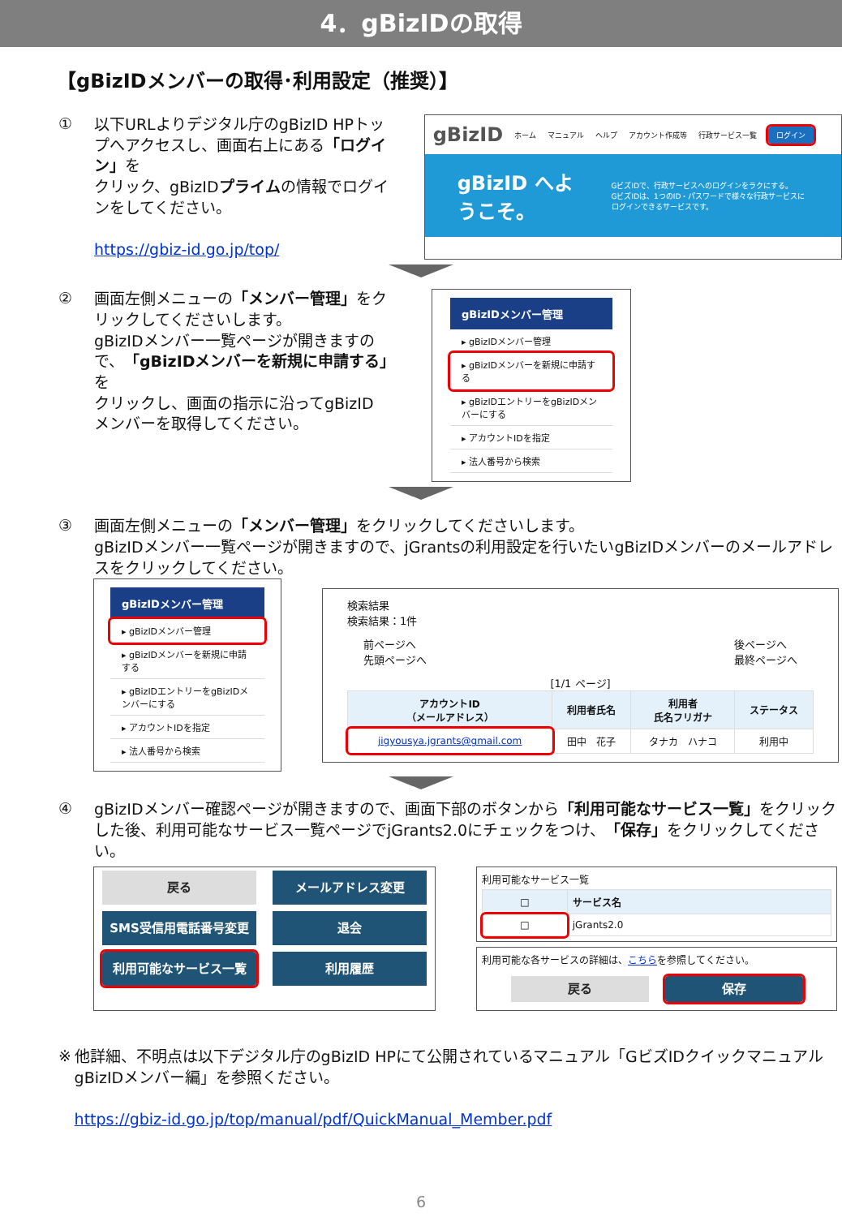4．gBizIDの取得
【gBizIDメンバーの取得･利用設定（推奨）】
①
以下URLよりデジタル庁のgBizID HPトップへアクセスし、画面右上にある「ログイン」を
クリック、gBizIDプライムの情報でログインをしてください。
https://gbiz-id.go.jp/top/
gBizID ホーム マニュアル ヘルプ アカウント作成等 行政サービス一覧 ログイン
gBizID へようこそ。 GビズIDで、行政サービスへのログインをラクにする。
GビズIDは、1つのID・パスワードで様々な行政サービスにログインできるサービスです。
②
画面左側メニューの「メンバー管理」をクリックしてくださいします。
gBizIDメンバー一覧ページが開きますので、「gBizIDメンバーを新規に申請する」を
クリックし、画面の指示に沿ってgBizID
メンバーを取得してください。
gBizIDメンバー管理
▸ gBizIDメンバー管理
▸ gBizIDメンバーを新規に申請する
▸ gBizIDエントリーをgBizIDメンバーにする
▸ アカウントIDを指定
▸ 法人番号から検索
③
画面左側メニューの「メンバー管理」をクリックしてくださいします。
gBizIDメンバー一覧ページが開きますので、jGrantsの利用設定を行いたいgBizIDメンバーのメールアドレスをクリックしてください。
gBizIDメンバー管理
▸ gBizIDメンバー管理
▸ gBizIDメンバーを新規に申請する
▸ gBizIDエントリーをgBizIDメンバーにする
▸ アカウントIDを指定
▸ 法人番号から検索
検索結果
検索結果：1件
前ページへ
先頭ページへ 後ページへ
最終ページへ
[1/1 ページ]
| アカウントID （メールアドレス） | 利用者氏名 | 利用者 氏名フリガナ | ステータス |
| --- | --- | --- | --- |
| jigyousya.jgrants@gmail.com | 田中 花子 | タナカ ハナコ | 利用中 |
④
gBizIDメンバー確認ページが開きますので、画面下部のボタンから「利用可能なサービス一覧」をクリックした後、利用可能なサービス一覧ページでjGrants2.0にチェックをつけ、「保存」をクリックしてください。
戻る メールアドレス変更 SMS受信用電話番号変更 退会 利用可能なサービス一覧 利用履歴
利用可能なサービス一覧
| □ | サービス名 |
| --- | --- |
| □ | jGrants2.0 |
利用可能な各サービスの詳細は、こちらを参照してください。
戻る 保存
※
他詳細、不明点は以下デジタル庁のgBizID HPにて公開されているマニュアル「GビズIDクイックマニュアル gBizIDメンバー編」を参照ください。
https://gbiz-id.go.jp/top/manual/pdf/QuickManual_Member.pdf
6